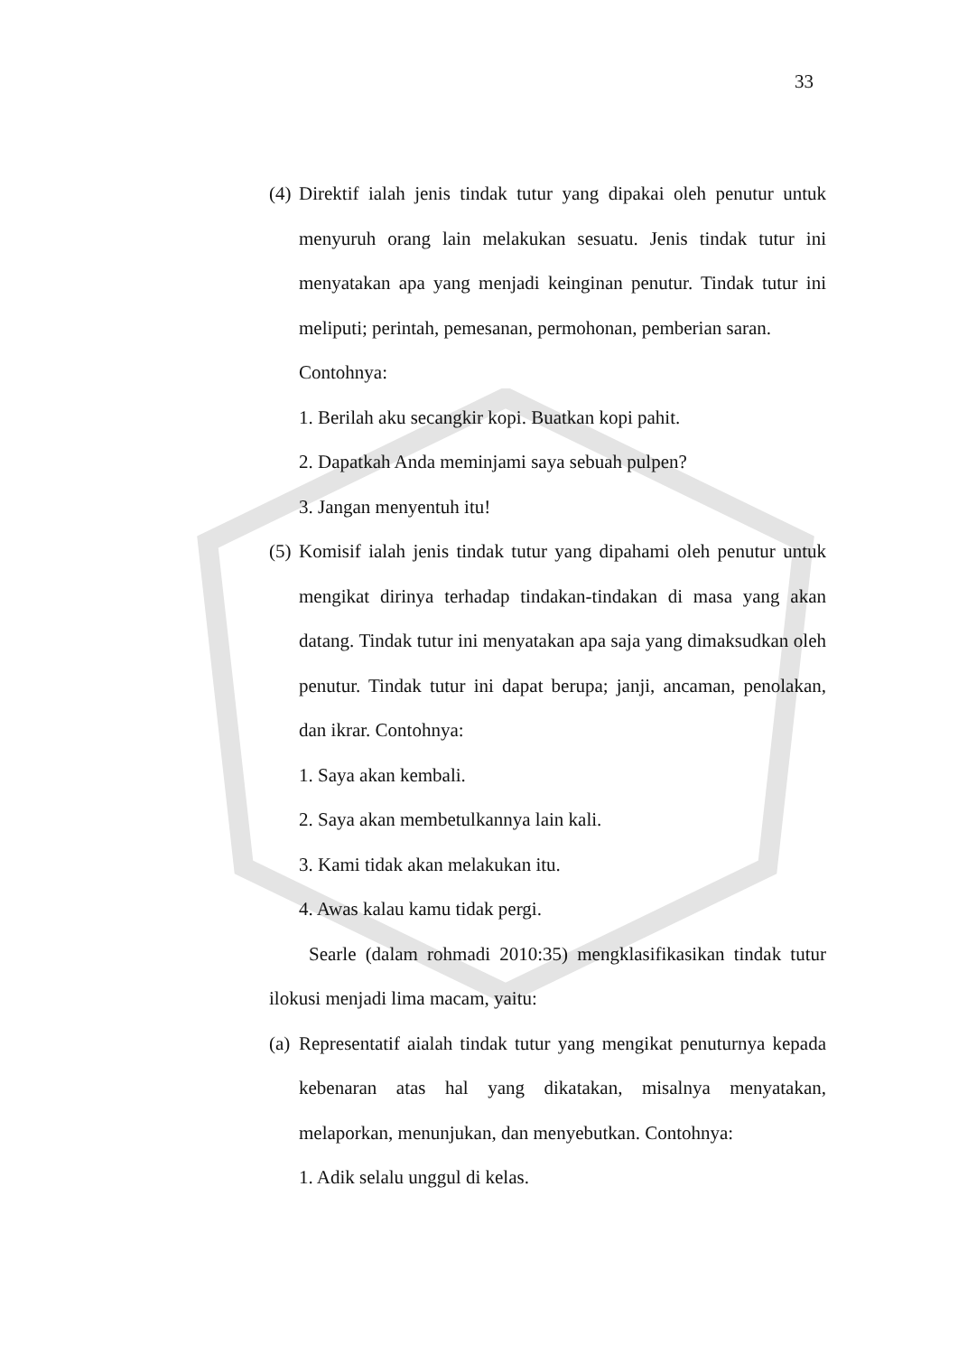33
(4)
Direktif ialah jenis tindak tutur yang dipakai oleh penutur untuk menyuruh orang lain melakukan sesuatu. Jenis tindak tutur ini menyatakan apa yang menjadi keinginan penutur. Tindak tutur ini meliputi; perintah, pemesanan, permohonan, pemberian saran.
Contohnya:
1. Berilah aku secangkir kopi. Buatkan kopi pahit.
2. Dapatkah Anda meminjami saya sebuah pulpen?
3. Jangan menyentuh itu!
(5)
Komisif ialah jenis tindak tutur yang dipahami oleh penutur untuk mengikat dirinya terhadap tindakan-tindakan di masa yang akan datang. Tindak tutur ini menyatakan apa saja yang dimaksudkan oleh penutur. Tindak tutur ini dapat berupa; janji, ancaman, penolakan, dan ikrar. Contohnya:
1. Saya akan kembali.
2. Saya akan membetulkannya lain kali.
3. Kami tidak akan melakukan itu.
4. Awas kalau kamu tidak pergi.
Searle (dalam rohmadi 2010:35) mengklasifikasikan tindak tutur ilokusi menjadi lima macam, yaitu:
(a)
Representatif aialah tindak tutur yang mengikat penuturnya kepada kebenaran atas hal yang dikatakan, misalnya menyatakan, melaporkan, menunjukan, dan menyebutkan. Contohnya:
1. Adik selalu unggul di kelas.